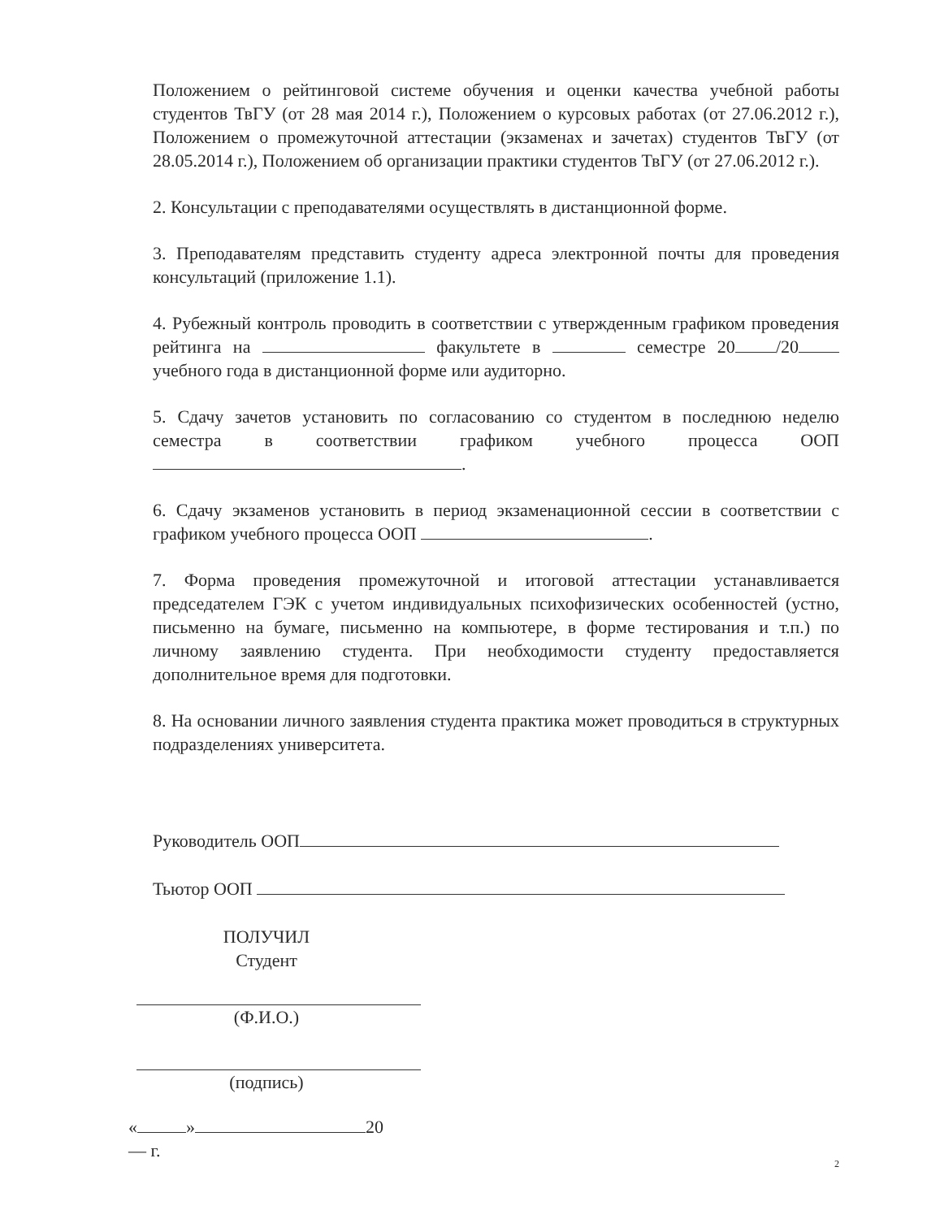Положением о рейтинговой системе обучения и оценки качества учебной работы студентов ТвГУ (от 28 мая 2014 г.), Положением о курсовых работах (от 27.06.2012 г.), Положением о промежуточной аттестации (экзаменах и зачетах) студентов ТвГУ (от 28.05.2014 г.), Положением об организации практики студентов ТвГУ (от 27.06.2012 г.).
2. Консультации с преподавателями осуществлять в дистанционной форме.
3. Преподавателям представить студенту адреса электронной почты для проведения консультаций (приложение 1.1).
4. Рубежный контроль проводить в соответствии с утвержденным графиком проведения рейтинга на факультете в семестре 20 /20 учебного года в дистанционной форме или аудиторно.
5. Сдачу зачетов установить по согласованию со студентом в последнюю неделю семестра в соответствии графиком учебного процесса ООП .
6. Сдачу экзаменов установить в период экзаменационной сессии в соответствии с графиком учебного процесса ООП .
7. Форма проведения промежуточной и итоговой аттестации устанавливается председателем ГЭК с учетом индивидуальных психофизических особенностей (устно, письменно на бумаге, письменно на компьютере, в форме тестирования и т.п.) по личному заявлению студента. При необходимости студенту предоставляется дополнительное время для подготовки.
8. На основании личного заявления студента практика может проводиться в структурных подразделениях университета.
Руководитель ООП
Тьютор ООП
ПОЛУЧИЛ
Студент
(Ф.И.О.)
(подпись)
« » 20— г.
2